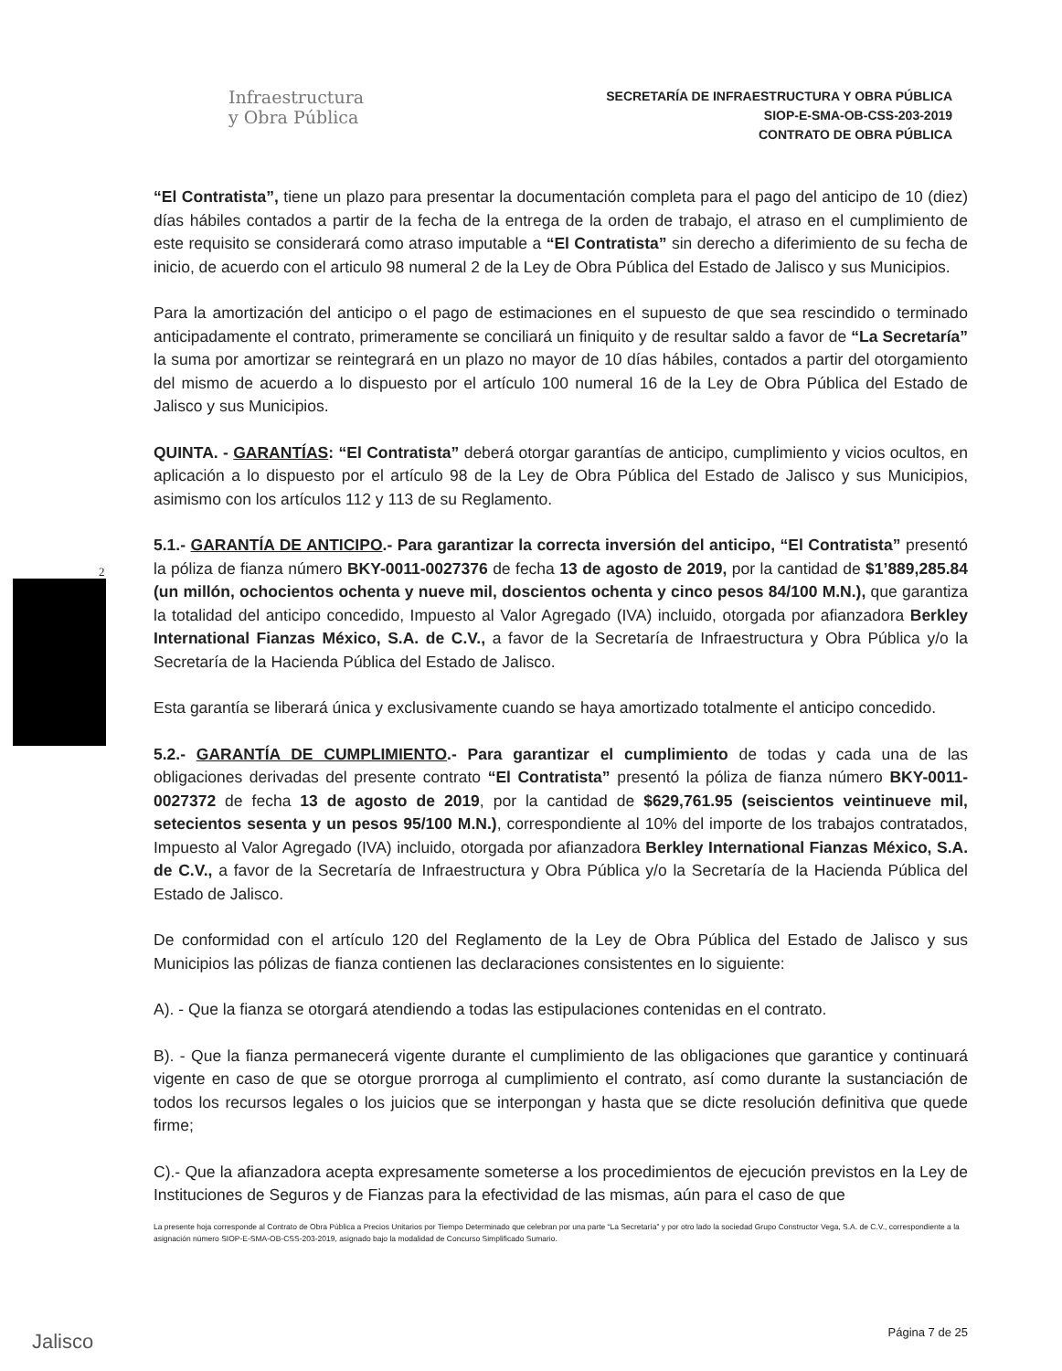Infraestructura
y Obra Pública
SECRETARÍA DE INFRAESTRUCTURA Y OBRA PÚBLICA
SIOP-E-SMA-OB-CSS-203-2019
CONTRATO DE OBRA PÚBLICA
2
“El Contratista”, tiene un plazo para presentar la documentación completa para el pago del anticipo de 10 (diez) días hábiles contados a partir de la fecha de la entrega de la orden de trabajo, el atraso en el cumplimiento de este requisito se considerará como atraso imputable a “El Contratista” sin derecho a diferimiento de su fecha de inicio, de acuerdo con el articulo 98 numeral 2 de la Ley de Obra Pública del Estado de Jalisco y sus Municipios.
Para la amortización del anticipo o el pago de estimaciones en el supuesto de que sea rescindido o terminado anticipadamente el contrato, primeramente se conciliará un finiquito y de resultar saldo a favor de “La Secretaría” la suma por amortizar se reintegrará en un plazo no mayor de 10 días hábiles, contados a partir del otorgamiento del mismo de acuerdo a lo dispuesto por el artículo 100 numeral 16 de la Ley de Obra Pública del Estado de Jalisco y sus Municipios.
QUINTA. - GARANTÍAS: “El Contratista” deberá otorgar garantías de anticipo, cumplimiento y vicios ocultos, en aplicación a lo dispuesto por el artículo 98 de la Ley de Obra Pública del Estado de Jalisco y sus Municipios, asimismo con los artículos 112 y 113 de su Reglamento.
5.1.- GARANTÍA DE ANTICIPO.- Para garantizar la correcta inversión del anticipo, “El Contratista” presentó la póliza de fianza número BKY-0011-0027376 de fecha 13 de agosto de 2019, por la cantidad de $1’889,285.84 (un millón, ochocientos ochenta y nueve mil, doscientos ochenta y cinco pesos 84/100 M.N.), que garantiza la totalidad del anticipo concedido, Impuesto al Valor Agregado (IVA) incluido, otorgada por afianzadora Berkley International Fianzas México, S.A. de C.V., a favor de la Secretaría de Infraestructura y Obra Pública y/o la Secretaría de la Hacienda Pública del Estado de Jalisco.
Esta garantía se liberará única y exclusivamente cuando se haya amortizado totalmente el anticipo concedido.
5.2.- GARANTÍA DE CUMPLIMIENTO.- Para garantizar el cumplimiento de todas y cada una de las obligaciones derivadas del presente contrato “El Contratista” presentó la póliza de fianza número BKY-0011-0027372 de fecha 13 de agosto de 2019, por la cantidad de $629,761.95 (seiscientos veintinueve mil, setecientos sesenta y un pesos 95/100 M.N.), correspondiente al 10% del importe de los trabajos contratados, Impuesto al Valor Agregado (IVA) incluido, otorgada por afianzadora Berkley International Fianzas México, S.A. de C.V., a favor de la Secretaría de Infraestructura y Obra Pública y/o la Secretaría de la Hacienda Pública del Estado de Jalisco.
De conformidad con el artículo 120 del Reglamento de la Ley de Obra Pública del Estado de Jalisco y sus Municipios las pólizas de fianza contienen las declaraciones consistentes en lo siguiente:
A). - Que la fianza se otorgará atendiendo a todas las estipulaciones contenidas en el contrato.
B). - Que la fianza permanecerá vigente durante el cumplimiento de las obligaciones que garantice y continuará vigente en caso de que se otorgue prorroga al cumplimiento el contrato, así como durante la sustanciación de todos los recursos legales o los juicios que se interpongan y hasta que se dicte resolución definitiva que quede firme;
C).- Que la afianzadora acepta expresamente someterse a los procedimientos de ejecución previstos en la Ley de Instituciones de Seguros y de Fianzas para la efectividad de las mismas, aún para el caso de que
La presente hoja corresponde al Contrato de Obra Pública a Precios Unitarios por Tiempo Determinado que celebran por una parte “La Secretaría” y por otro lado la sociedad Grupo Constructor Vega, S.A. de C.V., correspondiente a la asignación número SIOP-E-SMA-OB-CSS-203-2019, asignado bajo la modalidad de Concurso Simplificado Sumario.
Jalisco Página 7 de 25